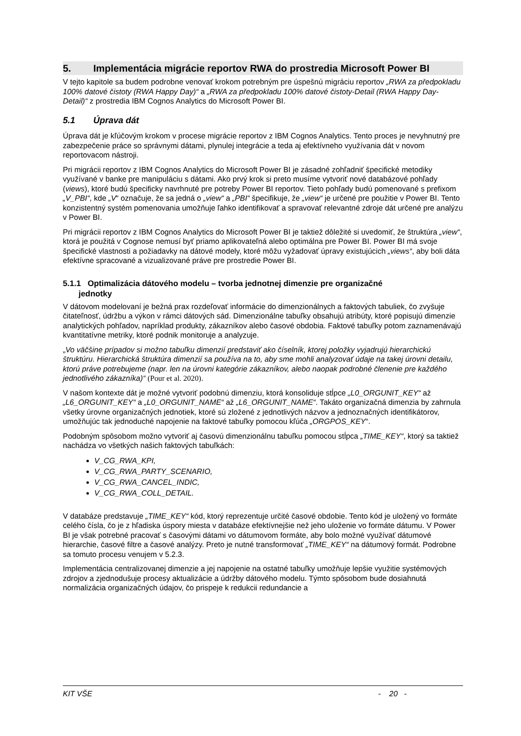5. Implementácia migrácie reportov RWA do prostredia Microsoft Power BI
V tejto kapitole sa budem podrobne venovať krokom potrebným pre úspešnú migráciu reportov „RWA za předpokladu 100% datové čistoty (RWA Happy Day)“ a „RWA za předpokladu 100% datové čistoty-Detail (RWA Happy Day-Detail)“ z prostredia IBM Cognos Analytics do Microsoft Power BI.
5.1 Úprava dát
Úprava dát je kľúčovým krokom v procese migrácie reportov z IBM Cognos Analytics. Tento proces je nevyhnutný pre zabezpečenie práce so správnymi dátami, plynulej integrácie a teda aj efektívneho využívania dát v novom reportovacom nástroji.
Pri migrácii reportov z IBM Cognos Analytics do Microsoft Power BI je zásadné zohľadniť špecifické metodiky využívané v banke pre manipuláciu s dátami. Ako prvý krok si preto musíme vytvoriť nové databázové pohľady (views), ktoré budú špecificky navrhnuté pre potreby Power BI reportov. Tieto pohľady budú pomenované s prefixom „V_PBI“, kde „V“ označuje, že sa jedná o „view“ a „PBI“ špecifikuje, že „view“ je určené pre použitie v Power BI. Tento konzistentný systém pomenovania umožňuje ľahko identifikovať a spravovať relevantné zdroje dát určené pre analýzu v Power BI.
Pri migrácii reportov z IBM Cognos Analytics do Microsoft Power BI je taktiež dôležité si uvedomiť, že štruktúra „view“, ktorá je použitá v Cognose nemusí byť priamo aplikovateľná alebo optimálna pre Power BI. Power BI má svoje špecifické vlastnosti a požiadavky na dátové modely, ktoré môžu vyžadovať úpravy existujúcich „views“, aby boli dáta efektívne spracované a vizualizované práve pre prostredie Power BI.
5.1.1 Optimalizácia dátového modelu – tvorba jednotnej dimenzie pre organizačné
jednotky
V dátovom modelovaní je bežná prax rozdeľovať informácie do dimenzionálnych a faktových tabuliek, čo zvyšuje čitateľnosť, údržbu a výkon v rámci dátových sád. Dimenzionálne tabuľky obsahujú atribúty, ktoré popisujú dimenzie analytických pohľadov, napríklad produkty, zákazníkov alebo časové obdobia. Faktové tabuľky potom zaznamenávajú kvantitatívne metriky, ktoré podnik monitoruje a analyzuje.
„Vo väčšine prípadov si možno tabuľku dimenzií predstaviť ako číselník, ktorej položky vyjadrujú hierarchickú štruktúru. Hierarchická štruktúra dimenzií sa používa na to, aby sme mohli analyzovať údaje na takej úrovni detailu, ktorú práve potrebujeme (napr. len na úrovni kategórie zákazníkov, alebo naopak podrobné členenie pre každého jednotlivého zákazníka)“ (Pour et al. 2020).
V našom kontexte dát je možné vytvoriť podobnú dimenziu, ktorá konsoliduje stĺpce „L0_ORGUNIT_KEY“ až „L6_ORGUNIT_KEY“ a „L0_ORGUNIT_NAME“ až „L6_ORGUNIT_NAME“. Takáto organizačná dimenzia by zahrnula všetky úrovne organizačných jednotiek, ktoré sú zložené z jednotlivých názvov a jednoznačných identifikátorov, umožňujúc tak jednoduché napojenie na faktové tabuľky pomocou kľúča „ORGPOS_KEY“.
Podobným spôsobom možno vytvoriť aj časovú dimenzionálnu tabuľku pomocou stĺpca „TIME_KEY“, ktorý sa taktiež nachádza vo všetkých našich faktových tabuľkách:
V_CG_RWA_KPI,
V_CG_RWA_PARTY_SCENARIO,
V_CG_RWA_CANCEL_INDIC,
V_CG_RWA_COLL_DETAIL.
V databáze predstavuje „TIME_KEY“ kód, ktorý reprezentuje určité časové obdobie. Tento kód je uložený vo formáte celého čísla, čo je z hľadiska úspory miesta v databáze efektívnejšie než jeho uloženie vo formáte dátumu. V Power BI je však potrebné pracovať s časovými dátami vo dátumovom formáte, aby bolo možné využívať dátumové hierarchie, časové filtre a časové analýzy. Preto je nutné transformovať „TIME_KEY“ na dátumový formát. Podrobne sa tomuto procesu venujem v 5.2.3.
Implementácia centralizovanej dimenzie a jej napojenie na ostatné tabuľky umožňuje lepšie využitie systémových zdrojov a zjednodušuje procesy aktualizácie a údržby dátového modelu. Týmto spôsobom bude dosiahnutá normalizácia organizačných údajov, čo prispeje k redukcii redundancie a
KIT VŠE - 20 -